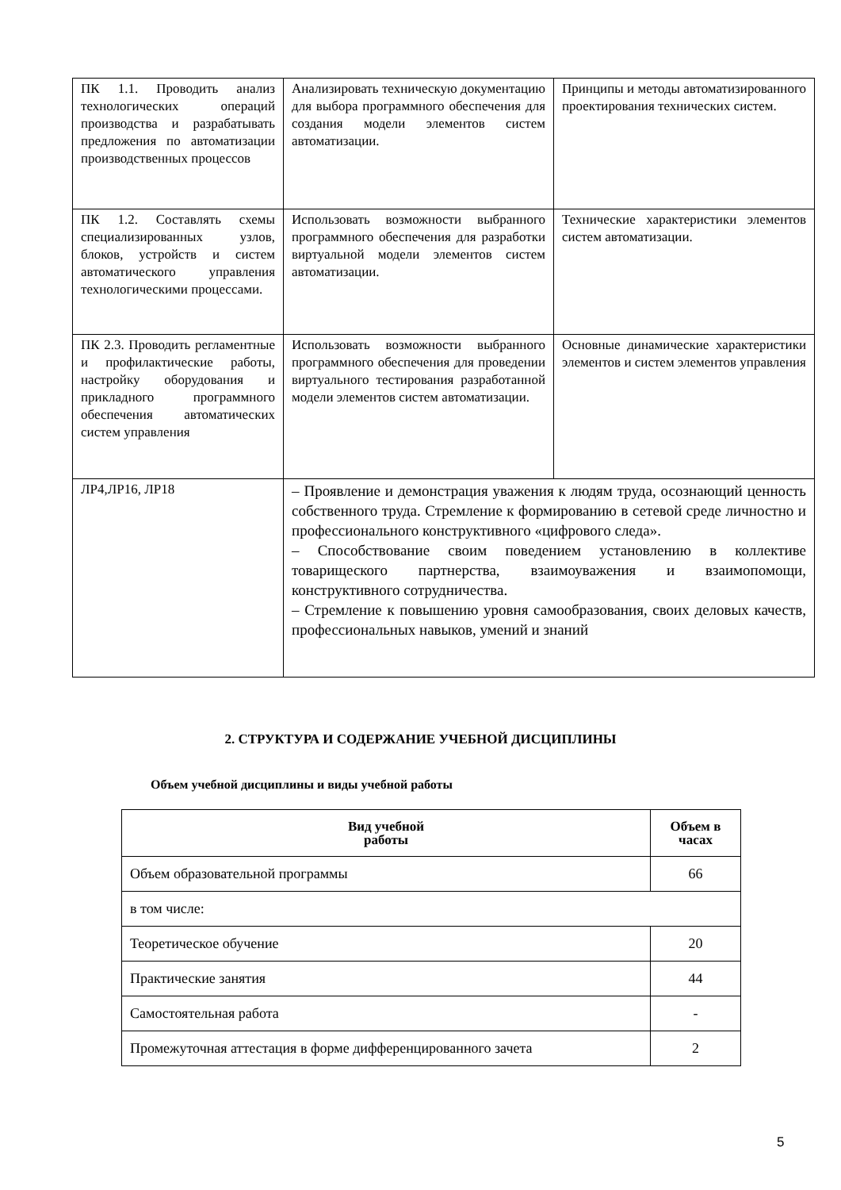| ПК 1.1. Проводить анализ технологических операций производства и разрабатывать предложения по автоматизации производственных процессов | Анализировать техническую документацию для выбора программного обеспечения для создания модели элементов систем автоматизации. | Принципы и методы автоматизированного проектирования технических систем. |
| ПК 1.2. Составлять схемы специализированных узлов, блоков, устройств и систем автоматического управления технологическими процессами. | Использовать возможности выбранного программного обеспечения для разработки виртуальной модели элементов систем автоматизации. | Технические характеристики элементов систем автоматизации. |
| ПК 2.3. Проводить регламентные и профилактические работы, настройку оборудования и прикладного программного обеспечения автоматических систем управления | Использовать возможности выбранного программного обеспечения для проведении виртуального тестирования разработанной модели элементов систем автоматизации. | Основные динамические характеристики элементов и систем элементов управления |
| ЛР4,ЛР16, ЛР18 | – Проявление и демонстрация уважения к людям труда, осознающий ценность собственного труда. Стремление к формированию в сетевой среде личностно и профессионального конструктивного «цифрового следа». – Способствование своим поведением установлению в коллективе товарищеского партнерства, взаимоуважения и взаимопомощи, конструктивного сотрудничества. – Стремление к повышению уровня самообразования, своих деловых качеств, профессиональных навыков, умений и знаний | |
2. СТРУКТУРА И СОДЕРЖАНИЕ УЧЕБНОЙ ДИСЦИПЛИНЫ
Объем учебной дисциплины и виды учебной работы
| Вид учебной работы | Объем в часах |
| --- | --- |
| Объем образовательной программы | 66 |
| в том числе: | |
| Теоретическое обучение | 20 |
| Практические занятия | 44 |
| Самостоятельная работа | - |
| Промежуточная аттестация в форме дифференцированного зачета | 2 |
5